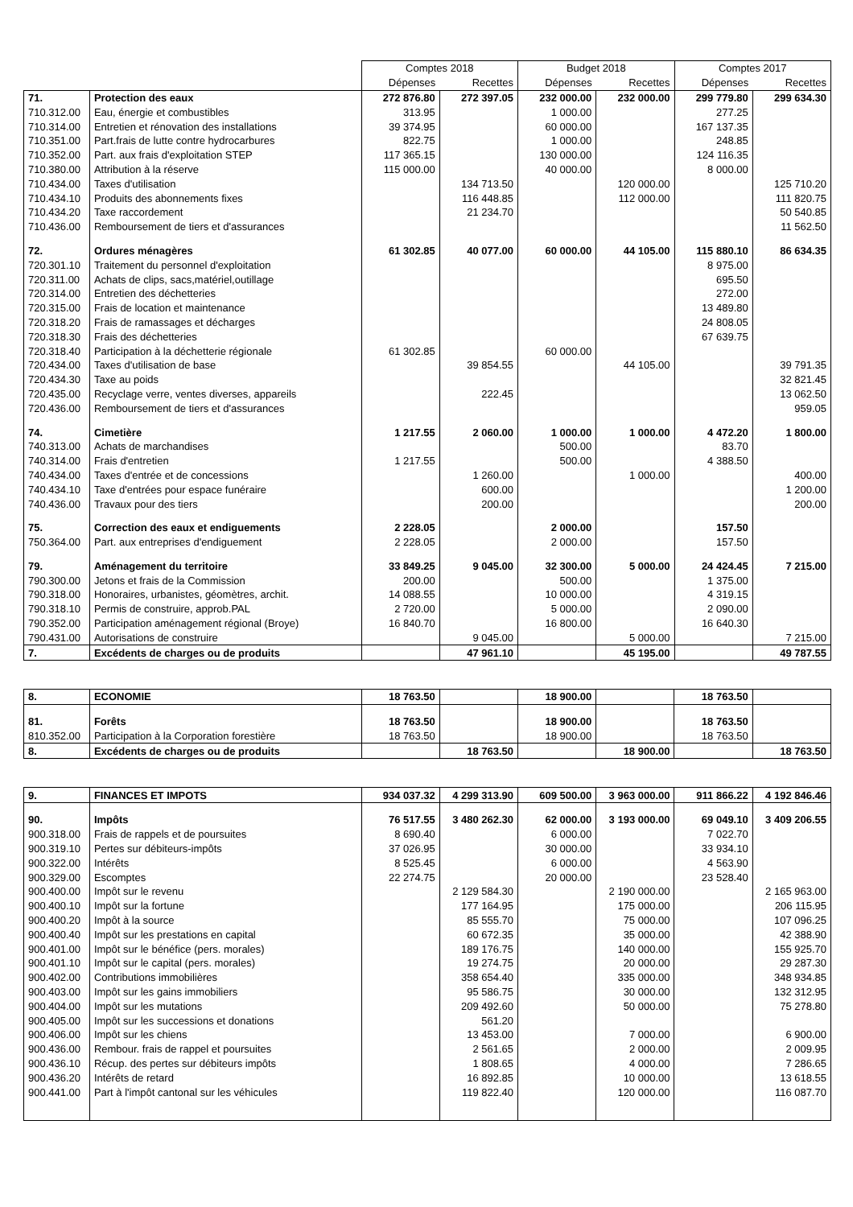| | | Comptes 2018 | | Budget 2018 | | Comptes 2017 | |
| --- | --- | --- | --- | --- | --- | --- | --- |
| | | Dépenses | Recettes | Dépenses | Recettes | Dépenses | Recettes |
| 71. | Protection des eaux | 272 876.80 | 272 397.05 | 232 000.00 | 232 000.00 | 299 779.80 | 299 634.30 |
| 710.312.00 | Eau, énergie et combustibles | 313.95 | | 1 000.00 | | 277.25 | |
| 710.314.00 | Entretien et rénovation des installations | 39 374.95 | | 60 000.00 | | 167 137.35 | |
| 710.351.00 | Part.frais de lutte contre hydrocarbures | 822.75 | | 1 000.00 | | 248.85 | |
| 710.352.00 | Part. aux frais d'exploitation STEP | 117 365.15 | | 130 000.00 | | 124 116.35 | |
| 710.380.00 | Attribution à la réserve | 115 000.00 | | 40 000.00 | | 8 000.00 | |
| 710.434.00 | Taxes d'utilisation | | 134 713.50 | | 120 000.00 | | 125 710.20 |
| 710.434.10 | Produits des abonnements fixes | | 116 448.85 | | 112 000.00 | | 111 820.75 |
| 710.434.20 | Taxe raccordement | | 21 234.70 | | | | 50 540.85 |
| 710.436.00 | Remboursement de tiers et d'assurances | | | | | | 11 562.50 |
| 72. | Ordures ménagères | 61 302.85 | 40 077.00 | 60 000.00 | 44 105.00 | 115 880.10 | 86 634.35 |
| 720.301.10 | Traitement du personnel d'exploitation | | | | | 8 975.00 | |
| 720.311.00 | Achats de clips, sacs,matériel,outillage | | | | | 695.50 | |
| 720.314.00 | Entretien des déchetteries | | | | | 272.00 | |
| 720.315.00 | Frais de location et maintenance | | | | | 13 489.80 | |
| 720.318.20 | Frais de ramassages et décharges | | | | | 24 808.05 | |
| 720.318.30 | Frais des déchetteries | | | | | 67 639.75 | |
| 720.318.40 | Participation à la déchetterie régionale | 61 302.85 | | 60 000.00 | | | |
| 720.434.00 | Taxes d'utilisation de base | | 39 854.55 | | 44 105.00 | | 39 791.35 |
| 720.434.30 | Taxe au poids | | | | | | 32 821.45 |
| 720.435.00 | Recyclage verre, ventes diverses, appareils | | 222.45 | | | | 13 062.50 |
| 720.436.00 | Remboursement de tiers et d'assurances | | | | | | 959.05 |
| 74. | Cimetière | 1 217.55 | 2 060.00 | 1 000.00 | 1 000.00 | 4 472.20 | 1 800.00 |
| 740.313.00 | Achats de marchandises | | | 500.00 | | 83.70 | |
| 740.314.00 | Frais d'entretien | 1 217.55 | | 500.00 | | 4 388.50 | |
| 740.434.00 | Taxes d'entrée et de concessions | | 1 260.00 | | 1 000.00 | | 400.00 |
| 740.434.10 | Taxe d'entrées pour espace funéraire | | 600.00 | | | | 1 200.00 |
| 740.436.00 | Travaux pour des tiers | | 200.00 | | | | 200.00 |
| 75. | Correction des eaux et endiguements | 2 228.05 | | 2 000.00 | | 157.50 | |
| 750.364.00 | Part. aux entreprises d'endiguement | 2 228.05 | | 2 000.00 | | 157.50 | |
| 79. | Aménagement du territoire | 33 849.25 | 9 045.00 | 32 300.00 | 5 000.00 | 24 424.45 | 7 215.00 |
| 790.300.00 | Jetons et frais de la Commission | 200.00 | | 500.00 | | 1 375.00 | |
| 790.318.00 | Honoraires, urbanistes, géomètres, archit. | 14 088.55 | | 10 000.00 | | 4 319.15 | |
| 790.318.10 | Permis de construire, approb.PAL | 2 720.00 | | 5 000.00 | | 2 090.00 | |
| 790.352.00 | Participation aménagement régional (Broye) | 16 840.70 | | 16 800.00 | | 16 640.30 | |
| 790.431.00 | Autorisations de construire | | 9 045.00 | | 5 000.00 | | 7 215.00 |
| 7. | Excédents de charges ou de produits | | 47 961.10 | | 45 195.00 | | 49 787.55 |
| 8. | ECONOMIE | 18 763.50 | | 18 900.00 | | 18 763.50 | |
| 81. | Forêts | 18 763.50 | | 18 900.00 | | 18 763.50 | |
| 810.352.00 | Participation à la Corporation forestière | 18 763.50 | | 18 900.00 | | 18 763.50 | |
| 8. | Excédents de charges ou de produits | | 18 763.50 | | 18 900.00 | | 18 763.50 |
| 9. | FINANCES ET IMPOTS | 934 037.32 | 4 299 313.90 | 609 500.00 | 3 963 000.00 | 911 866.22 | 4 192 846.46 |
| 90. | Impôts | 76 517.55 | 3 480 262.30 | 62 000.00 | 3 193 000.00 | 69 049.10 | 3 409 206.55 |
| 900.318.00 | Frais de rappels et de poursuites | 8 690.40 | | 6 000.00 | | 7 022.70 | |
| 900.319.10 | Pertes sur débiteurs-impôts | 37 026.95 | | 30 000.00 | | 33 934.10 | |
| 900.322.00 | Intérêts | 8 525.45 | | 6 000.00 | | 4 563.90 | |
| 900.329.00 | Escomptes | 22 274.75 | | 20 000.00 | | 23 528.40 | |
| 900.400.00 | Impôt sur le revenu | | 2 129 584.30 | | 2 190 000.00 | | 2 165 963.00 |
| 900.400.10 | Impôt sur la fortune | | 177 164.95 | | 175 000.00 | | 206 115.95 |
| 900.400.20 | Impôt à la source | | 85 555.70 | | 75 000.00 | | 107 096.25 |
| 900.400.40 | Impôt sur les prestations en capital | | 60 672.35 | | 35 000.00 | | 42 388.90 |
| 900.401.00 | Impôt sur le bénéfice (pers. morales) | | 189 176.75 | | 140 000.00 | | 155 925.70 |
| 900.401.10 | Impôt sur le capital (pers. morales) | | 19 274.75 | | 20 000.00 | | 29 287.30 |
| 900.402.00 | Contributions immobilières | | 358 654.40 | | 335 000.00 | | 348 934.85 |
| 900.403.00 | Impôt sur les gains immobiliers | | 95 586.75 | | 30 000.00 | | 132 312.95 |
| 900.404.00 | Impôt sur les mutations | | 209 492.60 | | 50 000.00 | | 75 278.80 |
| 900.405.00 | Impôt sur les successions et donations | | 561.20 | | | | |
| 900.406.00 | Impôt sur les chiens | | 13 453.00 | | 7 000.00 | | 6 900.00 |
| 900.436.00 | Rembour. frais de rappel et poursuites | | 2 561.65 | | 2 000.00 | | 2 009.95 |
| 900.436.10 | Récup. des pertes sur débiteurs impôts | | 1 808.65 | | 4 000.00 | | 7 286.65 |
| 900.436.20 | Intérêts de retard | | 16 892.85 | | 10 000.00 | | 13 618.55 |
| 900.441.00 | Part à l'impôt cantonal sur les véhicules | | 119 822.40 | | 120 000.00 | | 116 087.70 |